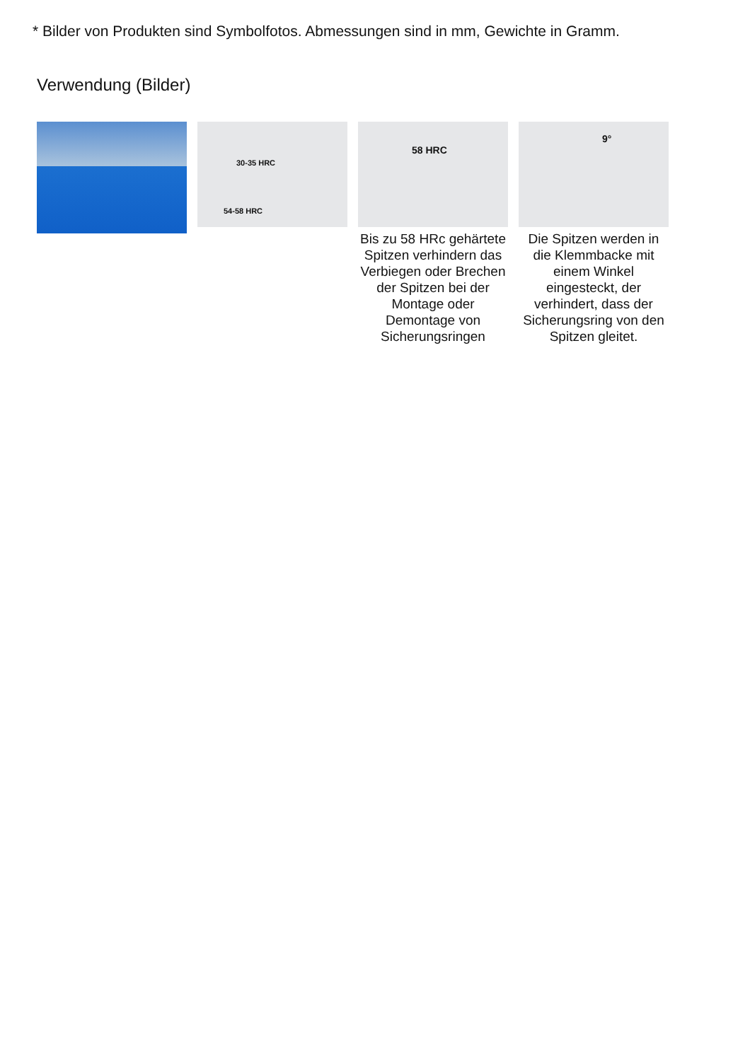* Bilder von Produkten sind Symbolfotos. Abmessungen sind in mm, Gewichte in Gramm.
Verwendung (Bilder)
30-35 HRC
54-58 HRC
58 HRC
Bis zu 58 HRc gehärtete Spitzen verhindern das Verbiegen oder Brechen der Spitzen bei der Montage oder Demontage von Sicherungsringen
9°
Die Spitzen werden in die Klemmbacke mit einem Winkel eingesteckt, der verhindert, dass der Sicherungsring von den Spitzen gleitet.